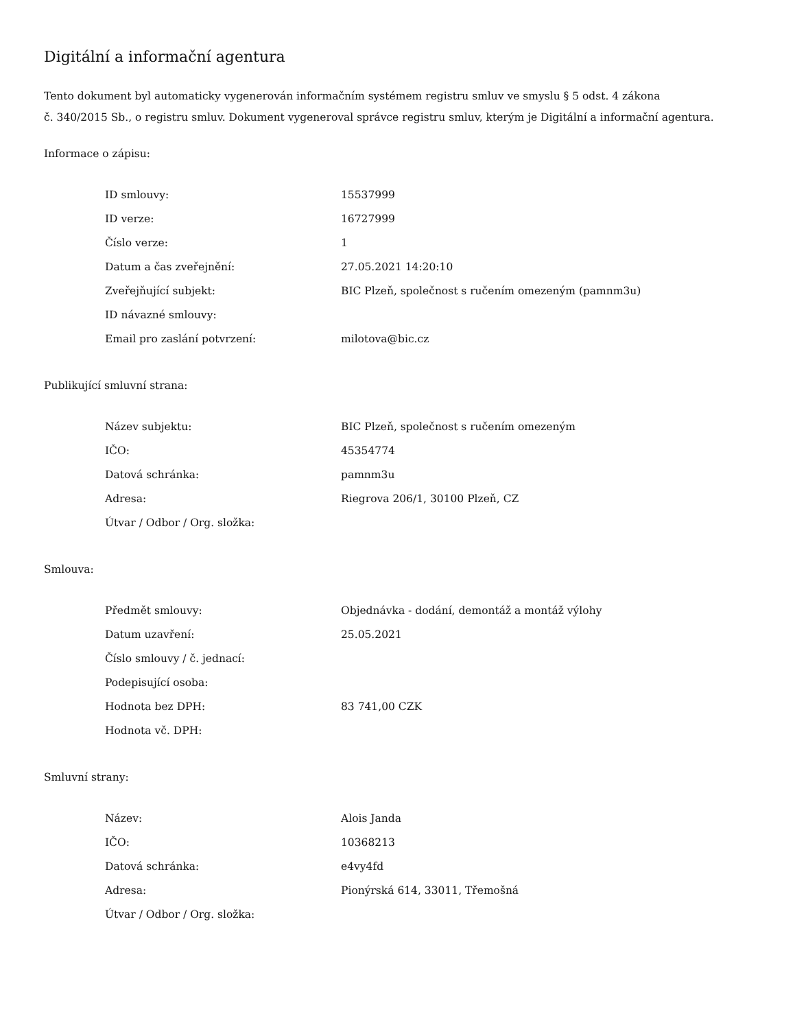Digitální a informační agentura
Tento dokument byl automaticky vygenerován informačním systémem registru smluv ve smyslu § 5 odst. 4 zákona
č. 340/2015 Sb., o registru smluv. Dokument vygeneroval správce registru smluv, kterým je Digitální a informační agentura.
Informace o zápisu:
| ID smlouvy: | 15537999 |
| ID verze: | 16727999 |
| Číslo verze: | 1 |
| Datum a čas zveřejnění: | 27.05.2021 14:20:10 |
| Zveřejňující subjekt: | BIC Plzeň, společnost s ručením omezeným (pamnm3u) |
| ID návazné smlouvy: | |
| Email pro zaslání potvrzení: | milotova@bic.cz |
Publikující smluvní strana:
| Název subjektu: | BIC Plzeň, společnost s ručením omezeným |
| IČO: | 45354774 |
| Datová schránka: | pamnm3u |
| Adresa: | Riegrova 206/1, 30100 Plzeň, CZ |
| Útvar / Odbor / Org. složka: | |
Smlouva:
| Předmět smlouvy: | Objednávka - dodání, demontáž a montáž výlohy |
| Datum uzavření: | 25.05.2021 |
| Číslo smlouvy / č. jednací: | |
| Podepisující osoba: | |
| Hodnota bez DPH: | 83 741,00 CZK |
| Hodnota vč. DPH: | |
Smluvní strany:
| Název: | Alois Janda |
| IČO: | 10368213 |
| Datová schránka: | e4vy4fd |
| Adresa: | Pionýrská 614, 33011, Třemošná |
| Útvar / Odbor / Org. složka: | |